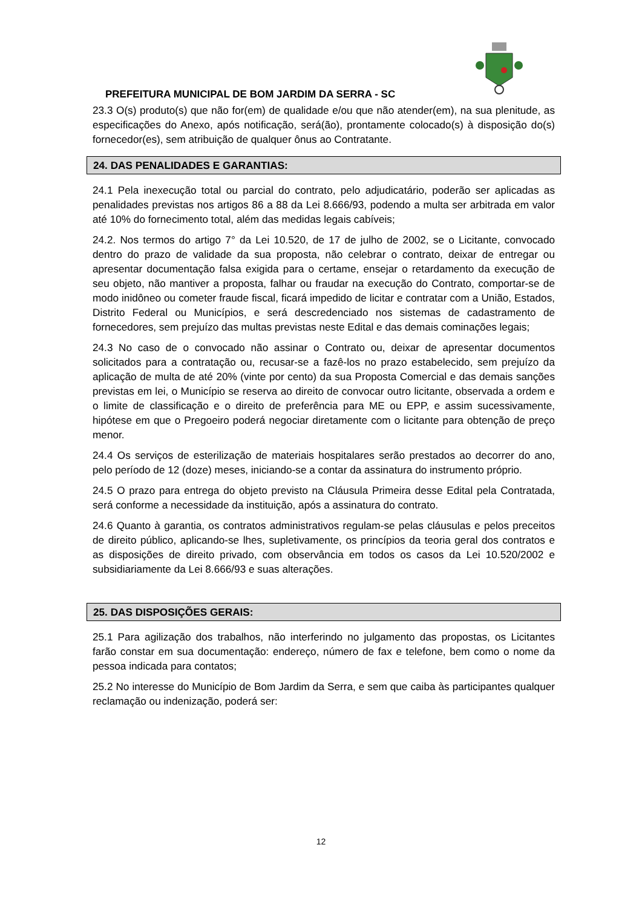PREFEITURA MUNICIPAL DE BOM JARDIM DA SERRA - SC
23.3 O(s) produto(s) que não for(em) de qualidade e/ou que não atender(em), na sua plenitude, as especificações do Anexo, após notificação, será(ão), prontamente colocado(s) à disposição do(s) fornecedor(es), sem atribuição de qualquer ônus ao Contratante.
24. DAS PENALIDADES E GARANTIAS:
24.1 Pela inexecução total ou parcial do contrato, pelo adjudicatário, poderão ser aplicadas as penalidades previstas nos artigos 86 a 88 da Lei 8.666/93, podendo a multa ser arbitrada em valor até 10% do fornecimento total, além das medidas legais cabíveis;
24.2. Nos termos do artigo 7° da Lei 10.520, de 17 de julho de 2002, se o Licitante, convocado dentro do prazo de validade da sua proposta, não celebrar o contrato, deixar de entregar ou apresentar documentação falsa exigida para o certame, ensejar o retardamento da execução de seu objeto, não mantiver a proposta, falhar ou fraudar na execução do Contrato, comportar-se de modo inidôneo ou cometer fraude fiscal, ficará impedido de licitar e contratar com a União, Estados, Distrito Federal ou Municípios, e será descredenciado nos sistemas de cadastramento de fornecedores, sem prejuízo das multas previstas neste Edital e das demais cominações legais;
24.3 No caso de o convocado não assinar o Contrato ou, deixar de apresentar documentos solicitados para a contratação ou, recusar-se a fazê-los no prazo estabelecido, sem prejuízo da aplicação de multa de até 20% (vinte por cento) da sua Proposta Comercial e das demais sanções previstas em lei, o Município se reserva ao direito de convocar outro licitante, observada a ordem e o limite de classificação e o direito de preferência para ME ou EPP, e assim sucessivamente, hipótese em que o Pregoeiro poderá negociar diretamente com o licitante para obtenção de preço menor.
24.4 Os serviços de esterilização de materiais hospitalares serão prestados ao decorrer do ano, pelo período de 12 (doze) meses, iniciando-se a contar da assinatura do instrumento próprio.
24.5 O prazo para entrega do objeto previsto na Cláusula Primeira desse Edital pela Contratada, será conforme a necessidade da instituição, após a assinatura do contrato.
24.6 Quanto à garantia, os contratos administrativos regulam-se pelas cláusulas e pelos preceitos de direito público, aplicando-se lhes, supletivamente, os princípios da teoria geral dos contratos e as disposições de direito privado, com observância em todos os casos da Lei 10.520/2002 e subsidiariamente da Lei 8.666/93 e suas alterações.
25. DAS DISPOSIÇÕES GERAIS:
25.1 Para agilização dos trabalhos, não interferindo no julgamento das propostas, os Licitantes farão constar em sua documentação: endereço, número de fax e telefone, bem como o nome da pessoa indicada para contatos;
25.2 No interesse do Município de Bom Jardim da Serra, e sem que caiba às participantes qualquer reclamação ou indenização, poderá ser:
12